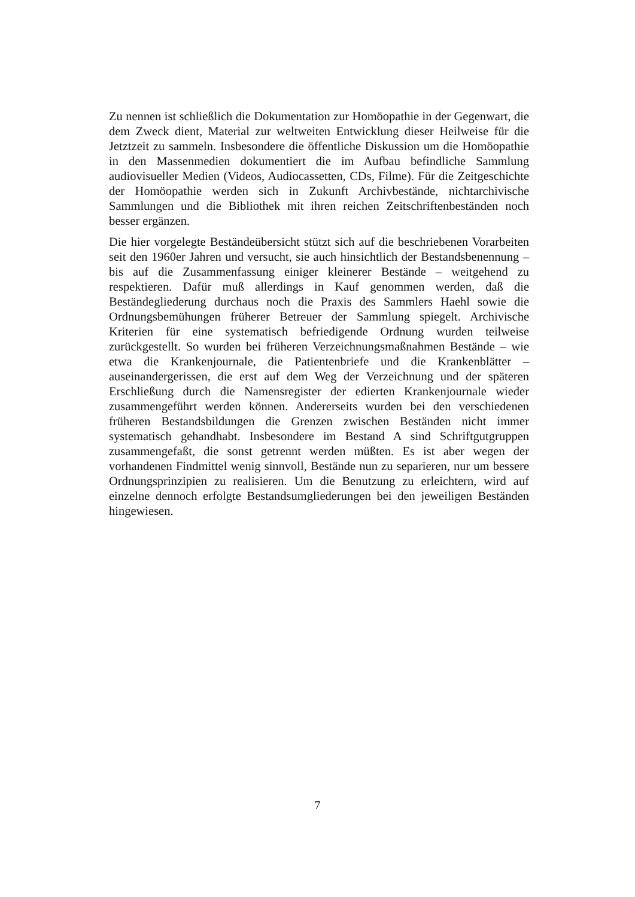Zu nennen ist schließlich die Dokumentation zur Homöopathie in der Gegenwart, die dem Zweck dient, Material zur weltweiten Entwicklung dieser Heilweise für die Jetztzeit zu sammeln. Insbesondere die öffentliche Diskussion um die Homöopathie in den Massenmedien dokumentiert die im Aufbau befindliche Sammlung audiovisueller Medien (Videos, Audiocassetten, CDs, Filme). Für die Zeitgeschichte der Homöopathie werden sich in Zukunft Archivbestände, nichtarchivische Sammlungen und die Bibliothek mit ihren reichen Zeitschriftenbeständen noch besser ergänzen.
Die hier vorgelegte Beständeübersicht stützt sich auf die beschriebenen Vorarbeiten seit den 1960er Jahren und versucht, sie auch hinsichtlich der Bestandsbenennung – bis auf die Zusammenfassung einiger kleinerer Bestände – weitgehend zu respektieren. Dafür muß allerdings in Kauf genommen werden, daß die Beständegliederung durchaus noch die Praxis des Sammlers Haehl sowie die Ordnungsbemühungen früherer Betreuer der Sammlung spiegelt. Archivische Kriterien für eine systematisch befriedigende Ordnung wurden teilweise zurückgestellt. So wurden bei früheren Verzeichnungsmaßnahmen Bestände – wie etwa die Krankenjournale, die Patientenbriefe und die Krankenblätter – auseinandergerissen, die erst auf dem Weg der Verzeichnung und der späteren Erschließung durch die Namensregister der edierten Krankenjournale wieder zusammengeführt werden können. Andererseits wurden bei den verschiedenen früheren Bestandsbildungen die Grenzen zwischen Beständen nicht immer systematisch gehandhabt. Insbesondere im Bestand A sind Schriftgutgruppen zusammengefaßt, die sonst getrennt werden müßten. Es ist aber wegen der vorhandenen Findmittel wenig sinnvoll, Bestände nun zu separieren, nur um bessere Ordnungsprinzipien zu realisieren. Um die Benutzung zu erleichtern, wird auf einzelne dennoch erfolgte Bestandsumgliederungen bei den jeweiligen Beständen hingewiesen.
7